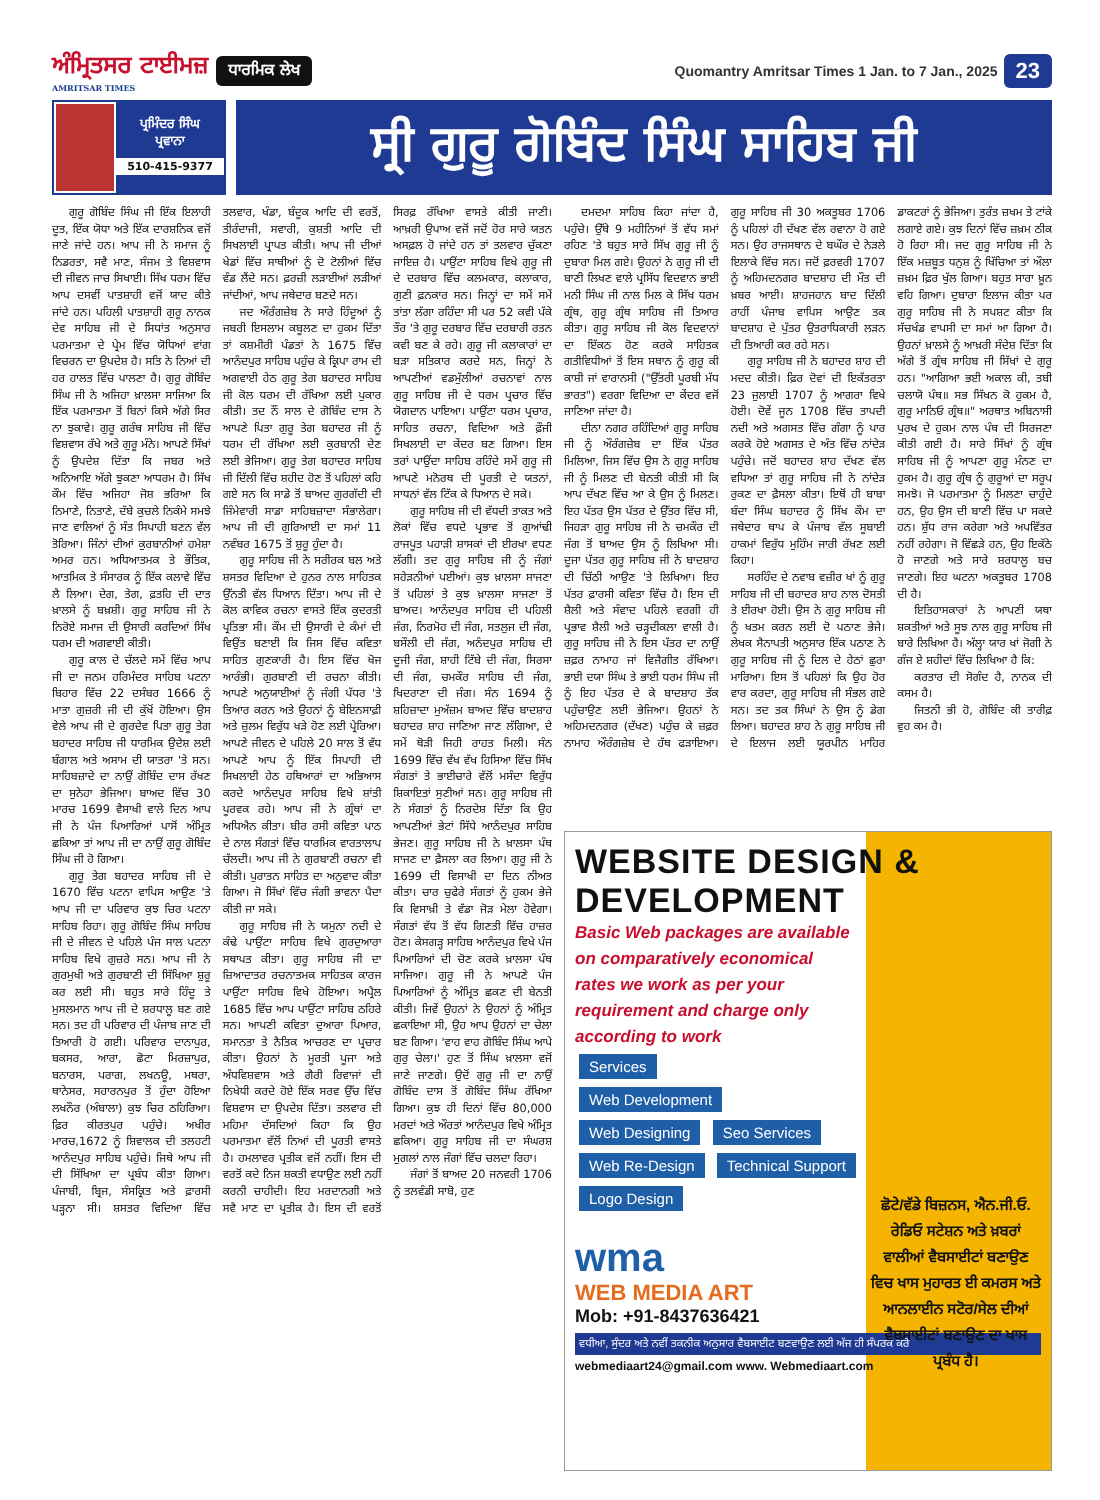ਅੰਮ੍ਰਿਤਸਰ ਟਾਈਮਜ਼
AMRITSAR TIMES
ਧਾਰਮਿਕ ਲੇਖ
Quomantry Amritsar Times 1 Jan. to 7 Jan., 2025
23
ਪ੍ਰਮਿੰਦਰ ਸਿੰਘ
ਪ੍ਰਵਾਨਾ
510-415-9377
ਸ੍ਰੀ ਗੁਰੂ ਗੋਬਿੰਦ ਸਿੰਘ ਸਾਹਿਬ ਜੀ
ਗੁਰੂ ਗੋਬਿੰਦ ਸਿੰਘ ਜੀ ਇੱਕ ਇਲਾਹੀ ਦੂਤ, ਇੱਕ ਯੋਧਾ ਅਤੇ ਇੱਕ ਦਾਰਸ਼ਨਿਕ ਵਜੋਂ ਜਾਣੇ ਜਾਂਦੇ ਹਨ। ਆਪ ਜੀ ਨੇ ਸਮਾਜ ਨੂੰ ਨਿਡਰਤਾ, ਸਵੈ ਮਾਣ, ਸੰਜਮ ਤੇ ਵਿਸ਼ਵਾਸ ਦੀ ਜੀਵਨ ਜਾਚ ਸਿਖਾਈ। ਸਿੱਖ ਧਰਮ ਵਿੱਚ ਆਪ ਦਸਵੀਂ ਪਾਤਸ਼ਾਹੀ ਵਜੋਂ ਯਾਦ ਕੀਤੇ ਜਾਂਦੇ ਹਨ। ਪਹਿਲੀ ਪਾਤਸ਼ਾਹੀ ਗੁਰੂ ਨਾਨਕ ਦੇਵ ਸਾਹਿਬ ਜੀ ਦੇ ਸਿਧਾਂਤ ਅਨੁਸਾਰ ਪਰਮਾਤਮਾ ਦੇ ਪ੍ਰੇਮ ਵਿੱਚ ਯੋਧਿਆਂ ਵਾਂਗ ਵਿਚਰਨ ਦਾ ਉਪਦੇਸ਼ ਹੈ। ਸਤਿ ਨੇ ਨਿਆਂ ਦੀ ਹਰ ਹਾਲਤ ਵਿੱਚ ਪਾਲਣਾ ਹੈ। ਗੁਰੂ ਗੋਬਿੰਦ ਸਿੰਘ ਜੀ ਨੇ ਅਜਿਹਾ ਖ਼ਾਲਸਾ ਸਾਜਿਆ ਕਿ ਇੱਕ ਪਰਮਾਤਮਾ ਤੋਂ ਬਿਨਾਂ ਕਿਸੇ ਅੱਗੇ ਸਿਰ ਨਾ ਝੁਕਾਵੇ। ਗੁਰੂ ਗਰੰਥ ਸਾਹਿਬ ਜੀ ਵਿੱਚ ਵਿਸ਼ਵਾਸ ਰੱਖੇ ਅਤੇ ਗੁਰੂ ਮੰਨੇ। ਆਪਣੇ ਸਿੱਖਾਂ ਨੂੰ ਉਪਦੇਸ਼ ਦਿੱਤਾ ਕਿ ਜਬਰ ਅਤੇ ਅਨਿਆਇ ਅੱਗੇ ਝੁਕਣਾ ਆਧਰਮ ਹੈ। ਸਿੱਖ ਕੌਮ ਵਿੱਚ ਅਜਿਹਾ ਜੋਸ਼ ਭਰਿਆ ਕਿ ਨਿਮਾਣੇ, ਨਿਤਾਣੇ, ਦੱਬੇ ਕੁਚਲੇ ਨਿਕੰਮੇ ਸਮਝੇ ਜਾਣ ਵਾਲਿਆਂ ਨੂੰ ਸੰਤ ਸਿਪਾਹੀ ਬਣਨ ਵੱਲ ਤੋਰਿਆ। ਜਿੰਨਾਂ ਦੀਆਂ ਕੁਰਬਾਨੀਆਂ ਹਮੇਸ਼ਾ ਅਮਰ ਹਨ। ਅਧਿਆਤਮਕ ਤੇ ਭੌਤਿਕ, ਆਤਮਿਕ ਤੇ ਸੰਸਾਰਕ ਨੂੰ ਇੱਕ ਕਲਾਵੇ ਵਿੱਚ ਲੈ ਲਿਆ। ਦੇਗ, ਤੇਗ, ਫ਼ਤਹਿ ਦੀ ਦਾਤ ਖ਼ਾਲਸੇ ਨੂੰ ਬਖ਼ਸ਼ੀ। ਗੁਰੂ ਸਾਹਿਬ ਜੀ ਨੇ ਨਿਰੋਏ ਸਮਾਜ ਦੀ ਉਸਾਰੀ ਕਰਦਿਆਂ ਸਿੱਖ ਧਰਮ ਦੀ ਅਗਵਾਈ ਕੀਤੀ।
ਗੁਰੂ ਕਾਲ ਦੇ ਚੱਲਦੇ ਸਮੇਂ ਵਿੱਚ ਆਪ ਜੀ ਦਾ ਜਨਮ ਹਰਿਮੰਦਰ ਸਾਹਿਬ ਪਟਨਾ ਬਿਹਾਰ ਵਿੱਚ 22 ਦਸੰਬਰ 1666 ਨੂੰ ਮਾਤਾ ਗੁਜ਼ਰੀ ਜੀ ਦੀ ਕੁੱਖੋਂ ਹੋਇਆ। ਉਸ ਵੇਲੇ ਆਪ ਜੀ ਦੇ ਗੁਰਦੇਵ ਪਿਤਾ ਗੁਰੂ ਤੇਗ ਬਹਾਦਰ ਸਾਹਿਬ ਜੀ ਧਾਰਮਿਕ ਉਦੇਸ਼ ਲਈ ਬੰਗਾਲ ਅਤੇ ਅਸਾਮ ਦੀ ਯਾਤਰਾ 'ਤੇ ਸਨ। ਸਾਹਿਬਜ਼ਾਦੇ ਦਾ ਨਾਉਂ ਗੋਬਿੰਦ ਦਾਸ ਰੱਖਣ ਦਾ ਸੁਨੇਹਾ ਭੇਜਿਆ। ਬਾਅਦ ਵਿੱਚ 30 ਮਾਰਚ 1699 ਵੈਸਾਖੀ ਵਾਲੇ ਦਿਨ ਆਪ ਜੀ ਨੇ ਪੰਜ ਪਿਆਰਿਆਂ ਪਾਸੋਂ ਅੰਮ੍ਰਿਤ ਛਕਿਆ ਤਾਂ ਆਪ ਜੀ ਦਾ ਨਾਉਂ ਗੁਰੂ ਗੋਬਿੰਦ ਸਿੰਘ ਜੀ ਹੋ ਗਿਆ।
ਗੁਰੂ ਤੇਗ ਬਹਾਦਰ ਸਾਹਿਬ ਜੀ ਦੇ 1670 ਵਿੱਚ ਪਟਨਾ ਵਾਪਿਸ ਆਉਣ 'ਤੇ ਆਪ ਜੀ ਦਾ ਪਰਿਵਾਰ ਕੁਝ ਚਿਰ ਪਟਨਾ ਸਾਹਿਬ ਰਿਹਾ। ਗੁਰੂ ਗੋਬਿੰਦ ਸਿੰਘ ਸਾਹਿਬ ਜੀ ਦੇ ਜੀਵਨ ਦੇ ਪਹਿਲੇ ਪੰਜ ਸਾਲ ਪਟਨਾ ਸਾਹਿਬ ਵਿਖੇ ਗੁਜ਼ਰੇ ਸਨ। ਆਪ ਜੀ ਨੇ ਗੁਰਮੁਖੀ ਅਤੇ ਗੁਰਬਾਣੀ ਦੀ ਸਿੱਖਿਆ ਸ਼ੁਰੂ ਕਰ ਲਈ ਸੀ। ਬਹੁਤ ਸਾਰੇ ਹਿੰਦੂ ਤੇ ਮੁਸਲਮਾਨ ਆਪ ਜੀ ਦੇ ਸ਼ਰਧਾਲੂ ਬਣ ਗਏ ਸਨ। ਤਦ ਹੀ ਪਰਿਵਾਰ ਦੀ ਪੰਜਾਬ ਜਾਣ ਦੀ ਤਿਆਰੀ ਹੋ ਗਈ। ਪਰਿਵਾਰ ਦਾਨਾਪੁਰ, ਬਕਸਰ, ਆਰਾ, ਛੋਟਾ ਮਿਰਜ਼ਾਪੁਰ, ਬਨਾਰਸ, ਪਰਾਗ, ਲਖਨਊ, ਮਥਰਾ, ਥਾਨੇਸਰ, ਸਹਾਰਨਪੁਰ ਤੋਂ ਹੁੰਦਾ ਹੋਇਆ ਲਖਨੌਰ (ਅੰਬਾਲਾ) ਕੁਝ ਚਿਰ ਠਹਿਰਿਆ। ਫ਼ਿਰ ਕੀਰਤਪੁਰ ਪਹੁੰਚੇ। ਅਖੀਰ ਮਾਰਚ,1672 ਨੂੰ ਸ਼ਿਵਾਲਕ ਦੀ ਤਲਹਟੀ ਆਨੰਦਪੁਰ ਸਾਹਿਬ ਪਹੁੰਚੇ। ਜਿਥੇ ਆਪ ਜੀ ਦੀ ਸਿੱਖਿਆ ਦਾ ਪ੍ਰਬੰਧ ਕੀਤਾ ਗਿਆ। ਪੰਜਾਬੀ, ਬ੍ਰਿਜ, ਸੰਸਕ੍ਰਿਤ ਅਤੇ ਫ਼ਾਰਸੀ ਪੜ੍ਹਨਾ ਸੀ। ਸ਼ਸਤਰ ਵਿਦਿਆ ਵਿੱਚ ਤਲਵਾਰ, ਖੰਡਾ, ਬੰਦੂਕ ਆਦਿ ਦੀ ਵਰਤੋਂ, ਤੀਰੰਦਾਜੀ, ਸਵਾਰੀ, ਕੁਸ਼ਤੀ ਆਦਿ ਦੀ ਸਿਖਲਾਈ ਪ੍ਰਾਪਤ ਕੀਤੀ। ਆਪ ਜੀ ਦੀਆਂ ਖੇਡਾਂ ਵਿੱਚ ਸਾਥੀਆਂ ਨੂੰ ਦੋ ਟੋਲੀਆਂ ਵਿੱਚ ਵੰਡ ਲੈਂਦੇ ਸਨ। ਫ਼ਰਜ਼ੀ ਲੜਾਈਆਂ ਲੜੀਆਂ ਜਾਂਦੀਆਂ, ਆਪ ਜਥੇਦਾਰ ਬਣਦੇ ਸਨ।
ਜਦ ਔਰੰਗਜ਼ੇਬ ਨੇ ਸਾਰੇ ਹਿੰਦੂਆਂ ਨੂੰ ਜਬਰੀ ਇਸਲਾਮ ਕਬੂਲਣ ਦਾ ਹੁਕਮ ਦਿੱਤਾ ਤਾਂ ਕਸ਼ਮੀਰੀ ਪੰਡਤਾਂ ਨੇ 1675 ਵਿੱਚ ਆਨੰਦਪੁਰ ਸਾਹਿਬ ਪਹੁੰਚ ਕੇ ਕ੍ਰਿਪਾ ਰਾਮ ਦੀ ਅਗਵਾਈ ਹੇਠ ਗੁਰੂ ਤੇਗ ਬਹਾਦਰ ਸਾਹਿਬ ਜੀ ਕੋਲ ਧਰਮ ਦੀ ਰੱਖਿਆ ਲਈ ਪੁਕਾਰ ਕੀਤੀ। ਤਦ ਨੌਂ ਸਾਲ ਦੇ ਗੋਬਿੰਦ ਦਾਸ ਨੇ ਆਪਣੇ ਪਿਤਾ ਗੁਰੂ ਤੇਗ ਬਹਾਦਰ ਜੀ ਨੂੰ ਧਰਮ ਦੀ ਰੱਖਿਆ ਲਈ ਕੁਰਬਾਨੀ ਦੇਣ ਲਈ ਭੇਜਿਆ। ਗੁਰੂ ਤੇਗ ਬਹਾਦਰ ਸਾਹਿਬ ਜੀ ਦਿੱਲੀ ਵਿੱਚ ਸ਼ਹੀਦ ਹੋਣ ਤੋਂ ਪਹਿਲਾਂ ਕਹਿ ਗਏ ਸਨ ਕਿ ਸਾਡੇ ਤੋਂ ਬਾਅਦ ਗੁਰਗੱਦੀ ਦੀ ਜਿੰਮੇਵਾਰੀ ਸਾਡਾ ਸਾਹਿਬਜ਼ਾਦਾ ਸੰਭਾਲੇਗਾ। ਆਪ ਜੀ ਦੀ ਗੁਰਿਆਈ ਦਾ ਸਮਾਂ 11 ਨਵੰਬਰ 1675 ਤੋਂ ਸ਼ੁਰੂ ਹੁੰਦਾ ਹੈ।
ਗੁਰੂ ਸਾਹਿਬ ਜੀ ਨੇ ਸਰੀਰਕ ਬਲ ਅਤੇ ਸ਼ਸਤਰ ਵਿਦਿਆ ਦੇ ਹੁਨਰ ਨਾਲ ਸਾਹਿਤਕ ਉੱਨਤੀ ਵੱਲ ਧਿਆਨ ਦਿੱਤਾ। ਆਪ ਜੀ ਦੇ ਕੋਲ ਕਾਵਿਕ ਰਚਨਾ ਵਾਸਤੇ ਇੱਕ ਕੁਦਰਤੀ ਪ੍ਰਤਿਭਾ ਸੀ। ਕੌਮ ਦੀ ਉਸਾਰੀ ਦੇ ਕੰਮਾਂ ਦੀ ਵਿਉਂਤ ਬਣਾਈ ਕਿ ਜਿਸ ਵਿੱਚ ਕਵਿਤਾ ਸਾਹਿਤ ਗੁਣਕਾਰੀ ਹੈ। ਇਸ ਵਿੱਚ ਖੋਜ ਆਰੰਭੀ। ਗੁਰਬਾਣੀ ਦੀ ਰਚਨਾ ਕੀਤੀ। ਆਪਣੇ ਅਨੁਯਾਈਆਂ ਨੂੰ ਜੰਗੀ ਪੱਧਰ 'ਤੇ ਤਿਆਰ ਕਰਨ ਅਤੇ ਉਹਨਾਂ ਨੂੰ ਬੇਇਨਸਾਫ਼ੀ ਅਤੇ ਜ਼ੁਲਮ ਵਿਰੁੱਧ ਖੜੇ ਹੋਣ ਲਈ ਪ੍ਰੇਰਿਆ। ਆਪਣੇ ਜੀਵਨ ਦੇ ਪਹਿਲੇ 20 ਸਾਲ ਤੋਂ ਵੱਧ ਆਪਣੇ ਆਪ ਨੂੰ ਇੱਕ ਸਿਪਾਹੀ ਦੀ ਸਿਖਲਾਈ ਹੇਠ ਹਥਿਆਰਾਂ ਦਾ ਅਭਿਆਸ ਕਰਦੇ ਆਨੰਦਪੁਰ ਸਾਹਿਬ ਵਿਖੇ ਸ਼ਾਂਤੀ ਪੂਰਵਕ ਰਹੇ। ਆਪ ਜੀ ਨੇ ਗ੍ਰੰਥਾਂ ਦਾ ਅਧਿਐਨ ਕੀਤਾ। ਬੀਰ ਰਸੀ ਕਵਿਤਾ ਪਾਠ ਦੇ ਨਾਲ ਸੰਗਤਾਂ ਵਿੱਚ ਧਾਰਮਿਕ ਵਾਰਤਾਲਾਪ ਚੱਲਦੀ। ਆਪ ਜੀ ਨੇ ਗੁਰਬਾਣੀ ਰਚਨਾ ਵੀ ਕੀਤੀ। ਪੁਰਾਤਨ ਸਾਹਿਤ ਦਾ ਅਨੁਵਾਦ ਕੀਤਾ ਗਿਆ। ਜੋ ਸਿੱਖਾਂ ਵਿੱਚ ਜੰਗੀ ਭਾਵਨਾ ਪੈਦਾ ਕੀਤੀ ਜਾ ਸਕੇ।
ਗੁਰੂ ਸਾਹਿਬ ਜੀ ਨੇ ਯਮੁਨਾ ਨਦੀ ਦੇ ਕੰਢੇ ਪਾਉਂਟਾ ਸਾਹਿਬ ਵਿਖੇ ਗੁਰਦੁਆਰਾ ਸਥਾਪਤ ਕੀਤਾ। ਗੁਰੂ ਸਾਹਿਬ ਜੀ ਦਾ ਜ਼ਿਆਦਾਤਰ ਰਚਨਾਤਮਕ ਸਾਹਿਤਕ ਕਾਰਜ ਪਾਉਂਟਾ ਸਾਹਿਬ ਵਿਖੇ ਹੋਇਆ। ਅਪ੍ਰੈਲ 1685 ਵਿੱਚ ਆਪ ਪਾਉਂਟਾ ਸਾਹਿਬ ਠਹਿਰੇ ਸਨ। ਆਪਣੀ ਕਵਿਤਾ ਦੁਆਰਾ ਪਿਆਰ, ਸਮਾਨਤਾ ਤੇ ਨੈਤਿਕ ਆਚਰਣ ਦਾ ਪ੍ਰਚਾਰ ਕੀਤਾ। ਉਹਨਾਂ ਨੇ ਮੂਰਤੀ ਪੂਜਾ ਅਤੇ ਅੰਧਵਿਸ਼ਵਾਸ ਅਤੇ ਗੈਰੀ ਰਿਵਾਜਾਂ ਦੀ ਨਿਖੇਧੀ ਕਰਦੇ ਹੋਏ ਇੱਕ ਸਰਵ ਉੱਚ ਵਿੱਚ ਵਿਸ਼ਵਾਸ ਦਾ ਉਪਦੇਸ਼ ਦਿੱਤਾ। ਤਲਵਾਰ ਦੀ ਮਹਿਮਾ ਦੱਸਦਿਆਂ ਕਿਹਾ ਕਿ ਉਹ ਪਰਮਾਤਮਾ ਵੱਲੋਂ ਨਿਆਂ ਦੀ ਪੂਰਤੀ ਵਾਸਤੇ ਹੈ। ਹਮਲਾਵਰ ਪ੍ਰਤੀਕ ਵਜੋਂ ਨਹੀਂ। ਇਸ ਦੀ ਵਰਤੋਂ ਕਦੇ ਨਿਜ ਸ਼ਕਤੀ ਵਧਾਉਣ ਲਈ ਨਹੀਂ ਕਰਨੀ ਚਾਹੀਦੀ। ਇਹ ਮਰਦਾਨਗੀ ਅਤੇ ਸਵੈ ਮਾਣ ਦਾ ਪ੍ਰਤੀਕ ਹੈ। ਇਸ ਦੀ ਵਰਤੋਂ ਸਿਰਫ਼ ਰੱਖਿਆ ਵਾਸਤੇ ਕੀਤੀ ਜਾਣੀ। ਆਖ਼ਰੀ ਉਪਾਅ ਵਜੋਂ ਜਦੋਂ ਹੋਰ ਸਾਰੇ ਯਤਨ ਅਸਫ਼ਲ ਹੋ ਜਾਂਦੇ ਹਨ ਤਾਂ ਤਲਵਾਰ ਚੁੱਕਣਾ ਜਾਇਜ਼ ਹੈ। ਪਾਉਂਟਾ ਸਾਹਿਬ ਵਿਖੇ ਗੁਰੂ ਜੀ ਦੇ ਦਰਬਾਰ ਵਿੱਚ ਕਲਮਕਾਰ, ਕਲਾਕਾਰ, ਗੁਣੀ ਫ਼ਨਕਾਰ ਸਨ। ਜਿਨ੍ਹਾਂ ਦਾ ਸਮੇਂ ਸਮੇਂ ਤਾਂਤਾ ਲੱਗਾ ਰਹਿੰਦਾ ਸੀ ਪਰ 52 ਕਵੀ ਪੱਕੇ ਤੌਰ 'ਤੇ ਗੁਰੂ ਦਰਬਾਰ ਵਿੱਚ ਦਰਬਾਰੀ ਰਤਨ ਕਵੀ ਬਣ ਕੇ ਰਹੇ। ਗੁਰੂ ਜੀ ਕਲਾਕਾਰਾਂ ਦਾ ਬੜਾ ਸਤਿਕਾਰ ਕਰਦੇ ਸਨ, ਜਿਨ੍ਹਾਂ ਨੇ ਆਪਣੀਆਂ ਵਡਮੁੱਲੀਆਂ ਰਚਨਾਵਾਂ ਨਾਲ ਗੁਰੂ ਸਾਹਿਬ ਜੀ ਦੇ ਧਰਮ ਪ੍ਰਚਾਰ ਵਿੱਚ ਯੋਗਦਾਨ ਪਾਇਆ। ਪਾਉਂਟਾ ਧਰਮ ਪ੍ਰਚਾਰ, ਸਾਹਿਤ ਰਚਨਾ, ਵਿਦਿਆ ਅਤੇ ਫ਼ੌਜੀ ਸਿਖਲਾਈ ਦਾ ਕੇਂਦਰ ਬਣ ਗਿਆ। ਇਸ ਤਰਾਂ ਪਾਉਂਦਾ ਸਾਹਿਬ ਰਹਿੰਦੇ ਸਮੇਂ ਗੁਰੂ ਜੀ ਆਪਣੇ ਮਨੋਰਥ ਦੀ ਪੂਰਤੀ ਦੇ ਯਤਨਾਂ, ਸਾਧਨਾਂ ਵੱਲ ਟਿੱਕ ਕੇ ਧਿਆਨ ਦੇ ਸਕੇ।
ਗੁਰੂ ਸਾਹਿਬ ਜੀ ਦੀ ਵੱਧਦੀ ਤਾਕਤ ਅਤੇ ਲੋਕਾਂ ਵਿੱਚ ਵਧਦੇ ਪ੍ਰਭਾਵ ਤੋਂ ਗੁਆਂਢੀ ਰਾਜਪੂਤ ਪਹਾੜੀ ਸ਼ਾਸਕਾਂ ਦੀ ਈਰਖਾ ਵਧਣ ਲੱਗੀ। ਤਦ ਗੁਰੂ ਸਾਹਿਬ ਜੀ ਨੂੰ ਜੰਗਾਂ ਸਹੇੜਨੀਆਂ ਪਈਆਂ। ਕੁਝ ਖ਼ਾਲਸਾ ਸਾਜਣਾ ਤੋਂ ਪਹਿਲਾਂ ਤੇ ਕੁਝ ਖ਼ਾਲਸਾ ਸਾਜਣਾ ਤੋਂ ਬਾਅਦ। ਆਨੰਦਪੁਰ ਸਾਹਿਬ ਦੀ ਪਹਿਲੀ ਜੰਗ, ਨਿਰਮੋਹ ਦੀ ਜੰਗ, ਸਤਲੁਜ ਦੀ ਜੰਗ, ਬਸੌਲੀ ਦੀ ਜੰਗ, ਅਨੰਦਪੁਰ ਸਾਹਿਬ ਦੀ ਦੂਜੀ ਜੰਗ, ਸ਼ਾਹੀ ਟਿੱਬੇ ਦੀ ਜੰਗ, ਸਿਰਸਾ ਦੀ ਜੰਗ, ਚਮਕੌਰ ਸਾਹਿਬ ਦੀ ਜੰਗ, ਖਿਦਰਾਣਾ ਦੀ ਜੰਗ। ਸੰਨ 1694 ਨੂੰ ਸ਼ਹਿਜ਼ਾਦਾ ਮੁਅੱਜ਼ਮ ਬਾਅਦ ਵਿੱਚ ਬਾਦਸ਼ਾਹ ਬਹਾਦਰ ਸ਼ਾਹ ਜਾਣਿਆ ਜਾਣ ਲੱਗਿਆ, ਦੇ ਸਮੇਂ ਥੋੜੀ ਜਿਹੀ ਰਾਹਤ ਮਿਲੀ। ਸੰਨ 1699 ਵਿੱਚ ਵੱਖ ਵੱਖ ਹਿਸਿਆ ਵਿੱਚ ਸਿੱਖ ਸੰਗਤਾਂ ਤੇ ਭਾਈਚਾਰੇ ਵੱਲੋਂ ਮਸੰਦਾ ਵਿਰੁੱਧ ਸ਼ਿਕਾਇਤਾਂ ਸੁਣੀਆਂ ਸਨ। ਗੁਰੂ ਸਾਹਿਬ ਜੀ ਨੇ ਸੰਗਤਾਂ ਨੂੰ ਨਿਰਦੇਸ਼ ਦਿੱਤਾ ਕਿ ਉਹ ਆਪਣੀਆਂ ਭੇਟਾਂ ਸਿੱਧੇ ਆਨੰਦਪੁਰ ਸਾਹਿਬ ਭੇਜਣ। ਗੁਰੂ ਸਾਹਿਬ ਜੀ ਨੇ ਖ਼ਾਲਸਾ ਪੰਥ ਸਾਜਣ ਦਾ ਫ਼ੈਸਲਾ ਕਰ ਲਿਆ। ਗੁਰੂ ਜੀ ਨੇ 1699 ਦੀ ਵਿਸਾਖੀ ਦਾ ਦਿਨ ਨੀਅਤ ਕੀਤਾ। ਚਾਰ ਚੁਫੇਰੇ ਸੰਗਤਾਂ ਨੂੰ ਹੁਕਮ ਭੇਜੇ ਕਿ ਵਿਸਾਖ਼ੀ ਤੇ ਵੱਡਾ ਜੋੜ ਮੇਲਾ ਹੋਵੇਗਾ। ਸੰਗਤਾਂ ਵੱਧ ਤੋਂ ਵੱਧ ਗਿਣਤੀ ਵਿੱਚ ਹਾਜ਼ਰ ਹੋਣ। ਕੇਸਗੜ੍ਹ ਸਾਹਿਬ ਆਨੰਦਪੁਰ ਵਿਖੇ ਪੰਜ ਪਿਆਰਿਆਂ ਦੀ ਚੋਣ ਕਰਕੇ ਖ਼ਾਲਸਾ ਪੰਥ ਸਾਜਿਆ। ਗੁਰੂ ਜੀ ਨੇ ਆਪਣੇ ਪੰਜ ਪਿਆਰਿਆਂ ਨੂੰ ਅੰਮ੍ਰਿਤ ਛਕਣ ਦੀ ਬੇਨਤੀ ਕੀਤੀ। ਜਿਵੇਂ ਉਹਨਾਂ ਨੇ ਉਹਨਾਂ ਨੂੰ ਅੰਮ੍ਰਿਤ ਛਕਾਇਆ ਸੀ, ਉਹ ਆਪ ਉਹਨਾਂ ਦਾ ਚੇਲਾ ਬਣ ਗਿਆ। 'ਵਾਹ ਵਾਹ ਗੋਬਿੰਦ ਸਿੰਘ ਆਪੇ ਗੁਰੁ ਚੇਲਾ।' ਹੁਣ ਤੋਂ ਸਿੰਘ ਖ਼ਾਲਸਾ ਵਜੋਂ ਜਾਣੇ ਜਾਣਗੇ। ਉਦੋਂ ਗੁਰੂ ਜੀ ਦਾ ਨਾਉਂ ਗੋਬਿੰਦ ਦਾਸ ਤੋਂ ਗੋਬਿੰਦ ਸਿੰਘ ਰੱਖਿਆ ਗਿਆ। ਕੁਝ ਹੀ ਦਿਨਾਂ ਵਿੱਚ 80,000 ਮਰਦਾਂ ਅਤੇ ਔਰਤਾਂ ਆਨੰਦਪੁਰ ਵਿਖੇ ਅੰਮ੍ਰਿਤ ਛਕਿਆ। ਗੁਰੂ ਸਾਹਿਬ ਜੀ ਦਾ ਸੰਘਰਸ਼ ਮੁਗਲਾਂ ਨਾਲ ਜੰਗਾਂ ਵਿੱਚ ਚਲਦਾ ਰਿਹਾ।
ਜੰਗਾਂ ਤੋਂ ਬਾਅਦ 20 ਜਨਵਰੀ 1706 ਨੂੰ ਤਲਵੰਡੀ ਸਾਬੋ, ਹੁਣ
ਦਮਦਮਾ ਸਾਹਿਬ ਕਿਹਾ ਜਾਂਦਾ ਹੈ, ਪਹੁੰਚੇ। ਉੱਥੇ 9 ਮਹੀਨਿਆਂ ਤੋਂ ਵੱਧ ਸਮਾਂ ਰਹਿਣ 'ਤੇ ਬਹੁਤ ਸਾਰੇ ਸਿੱਖ ਗੁਰੂ ਜੀ ਨੂੰ ਦੁਬਾਰਾ ਮਿਲ ਗਏ। ਉਹਨਾਂ ਨੇ ਗੁਰੂ ਜੀ ਦੀ ਬਾਣੀ ਲਿਖਣ ਵਾਲੇ ਪ੍ਰਸਿੱਧ ਵਿਦਵਾਨ ਭਾਈ ਮਨੀ ਸਿੰਘ ਜੀ ਨਾਲ ਮਿਲ ਕੇ ਸਿੱਖ ਧਰਮ ਗ੍ਰੰਥ, ਗੁਰੂ ਗ੍ਰੰਥ ਸਾਹਿਬ ਜੀ ਤਿਆਰ ਕੀਤਾ। ਗੁਰੂ ਸਾਹਿਬ ਜੀ ਕੋਲ ਵਿਦਵਾਨਾਂ ਦਾ ਇੱਕਠ ਹੋਣ ਕਰਕੇ ਸਾਹਿਤਕ ਗਤੀਵਿਧੀਆਂ ਤੋਂ ਇਸ ਸਥਾਨ ਨੂੰ ਗੁਰੂ ਕੀ ਕਾਸ਼ੀ ਜਾਂ ਵਾਰਾਨਸੀ ("ਉੱਤਰੀ ਪੂਰਬੀ ਮੱਧ ਭਾਰਤ") ਵਰਗਾ ਵਿਦਿਆ ਦਾ ਕੇਂਦਰ ਵਜੋਂ ਜਾਣਿਆ ਜਾਂਦਾ ਹੈ।
ਦੀਨਾ ਨਗਰ ਰਹਿੰਦਿਆਂ ਗੁਰੂ ਸਾਹਿਬ ਜੀ ਨੂੰ ਔਰੰਗਜ਼ੇਬ ਦਾ ਇੱਕ ਪੱਤਰ ਮਿਲਿਆ, ਜਿਸ ਵਿੱਚ ਉਸ ਨੇ ਗੁਰੂ ਸਾਹਿਬ ਜੀ ਨੂੰ ਮਿਲਣ ਦੀ ਬੇਨਤੀ ਕੀਤੀ ਸੀ ਕਿ ਆਪ ਦੱਖਣ ਵਿੱਚ ਆ ਕੇ ਉਸ ਨੂੰ ਮਿਲਣ। ਇਹ ਪੱਤਰ ਉਸ ਪੱਤਰ ਦੇ ਉੱਤਰ ਵਿੱਚ ਸੀ, ਜਿਹੜਾ ਗੁਰੂ ਸਾਹਿਬ ਜੀ ਨੇ ਚਮਕੌਰ ਦੀ ਜੰਗ ਤੋਂ ਬਾਅਦ ਉਸ ਨੂੰ ਲਿਖਿਆ ਸੀ। ਦੂਜਾ ਪੱਤਰ ਗੁਰੂ ਸਾਹਿਬ ਜੀ ਨੇ ਬਾਦਸ਼ਾਹ ਦੀ ਚਿੱਠੀ ਆਉਣ 'ਤੇ ਲਿਖਿਆ। ਇਹ ਪੱਤਰ ਫ਼ਾਰਸੀ ਕਵਿਤਾ ਵਿੱਚ ਹੈ। ਇਸ ਦੀ ਸ਼ੈਲੀ ਅਤੇ ਸੰਵਾਦ ਪਹਿਲੇ ਵਰਗੀ ਹੀ ਪ੍ਰਭਾਵ ਸ਼ੈਲੀ ਅਤੇ ਚੜ੍ਹਦੀਕਲਾ ਵਾਲੀ ਹੈ। ਗੁਰੂ ਸਾਹਿਬ ਜੀ ਨੇ ਇਸ ਪੱਤਰ ਦਾ ਨਾਉਂ ਜ਼ਫ਼ਰ ਨਾਮਾਹ ਜਾਂ ਵਿਜੈਗੀਤ ਰੱਖਿਆ। ਭਾਈ ਦਯਾ ਸਿੰਘ ਤੇ ਭਾਈ ਧਰਮ ਸਿੰਘ ਜੀ ਨੂੰ ਇਹ ਪੱਤਰ ਦੇ ਕੇ ਬਾਦਸ਼ਾਹ ਤੱਕ ਪਹੁੰਚਾਉਣ ਲਈ ਭੇਜਿਆ। ਉਹਨਾਂ ਨੇ ਅਹਿਮਦਨਗਰ (ਦੱਖਣ) ਪਹੁੰਚ ਕੇ ਜ਼ਫ਼ਰ ਨਾਮਾਹ ਔਰੰਗਜ਼ੇਬ ਦੇ ਹੱਥ ਫੜਾਇਆ। ਗੁਰੂ ਸਾਹਿਬ ਜੀ 30 ਅਕਤੂਬਰ 1706 ਨੂੰ ਪਹਿਲਾਂ ਹੀ ਦੱਖਣ ਵੱਲ ਰਵਾਨਾ ਹੋ ਗਏ ਸਨ। ਉਹ ਰਾਜਸਥਾਨ ਦੇ ਬਘੌਰ ਦੇ ਨੇੜਲੇ ਇਲਾਕੇ ਵਿੱਚ ਸਨ। ਜਦੋਂ ਫ਼ਰਵਰੀ 1707 ਨੂੰ ਅਹਿਮਦਨਗਰ ਬਾਦਸ਼ਾਹ ਦੀ ਮੌਤ ਦੀ ਖ਼ਬਰ ਆਈ। ਸ਼ਾਹਜਹਾਨ ਬਾਦ ਦਿੱਲੀ ਰਾਹੀਂ ਪੰਜਾਬ ਵਾਪਿਸ ਆਉਣ ਤਕ ਬਾਦਸ਼ਾਹ ਦੇ ਪੁੱਤਰ ਉਤਰਾਧਿਕਾਰੀ ਲੜਨ ਦੀ ਤਿਆਰੀ ਕਰ ਰਹੇ ਸਨ।
ਗੁਰੂ ਸਾਹਿਬ ਜੀ ਨੇ ਬਹਾਦਰ ਸ਼ਾਹ ਦੀ ਮਦਦ ਕੀਤੀ। ਫ਼ਿਰ ਦੋਵਾਂ ਦੀ ਇਕੱਤਰਤਾ 23 ਜੁਲਾਈ 1707 ਨੂੰ ਆਗਰਾ ਵਿਖੇ ਹੋਈ। ਦੋਵੇਂ ਜੂਨ 1708 ਵਿੱਚ ਤਾਪਦੀ ਨਦੀ ਅਤੇ ਅਗਸਤ ਵਿੱਚ ਗੰਗਾ ਨੂੰ ਪਾਰ ਕਰਕੇ ਹੋਏ ਅਗਸਤ ਦੇ ਅੰਤ ਵਿੱਚ ਨਾਂਦੇੜ ਪਹੁੰਚੇ। ਜਦੋਂ ਬਹਾਦਰ ਸ਼ਾਹ ਦੱਖਣ ਵੱਲ ਵਧਿਆ ਤਾਂ ਗੁਰੂ ਸਾਹਿਬ ਜੀ ਨੇ ਨਾਂਦੇੜ ਰੁਕਣ ਦਾ ਫ਼ੈਸਲਾ ਕੀਤਾ। ਇਥੋਂ ਹੀ ਬਾਬਾ ਬੰਦਾ ਸਿੰਘ ਬਹਾਦਰ ਨੂੰ ਸਿੱਖ ਕੌਮ ਦਾ ਜਥੇਦਾਰ ਥਾਪ ਕੇ ਪੰਜਾਬ ਵੱਲ ਸੂਬਾਈ ਹਾਕਮਾਂ ਵਿਰੁੱਧ ਮੁਹਿੰਮ ਜਾਰੀ ਰੱਖਣ ਲਈ ਕਿਹਾ।
ਸਰਹਿੰਦ ਦੇ ਨਵਾਬ ਵਜ਼ੀਰ ਖਾਂ ਨੂੰ ਗੁਰੂ ਸਾਹਿਬ ਜੀ ਦੀ ਬਹਾਦਰ ਸ਼ਾਹ ਨਾਲ ਦੋਸਤੀ ਤੇ ਈਰਖਾ ਹੋਈ। ਉਸ ਨੇ ਗੁਰੂ ਸਾਹਿਬ ਜੀ ਨੂੰ ਖਤਮ ਕਰਨ ਲਈ ਦੋ ਪਠਾਣ ਭੇਜੇ। ਲੇਖਕ ਸੈਨਾਪਤੀ ਅਨੁਸਾਰ ਇੱਕ ਪਠਾਣ ਨੇ ਗੁਰੂ ਸਾਹਿਬ ਜੀ ਨੂੰ ਦਿਲ ਦੇ ਹੇਠਾਂ ਛੁਰਾ ਮਾਰਿਆ। ਇਸ ਤੋਂ ਪਹਿਲਾਂ ਕਿ ਉਹ ਹੋਰ ਵਾਰ ਕਰਦਾ, ਗੁਰੂ ਸਾਹਿਬ ਜੀ ਸੰਭਲ ਗਏ ਸਨ। ਤਦ ਤਕ ਸਿੰਘਾਂ ਨੇ ਉਸ ਨੂੰ ਡੇਗ ਲਿਆ। ਬਹਾਦਰ ਸ਼ਾਹ ਨੇ ਗੁਰੂ ਸਾਹਿਬ ਜੀ ਦੇ ਇਲਾਜ ਲਈ ਯੂਰਪੀਨ ਮਾਹਿਰ ਡਾਕਟਰਾਂ ਨੂੰ ਭੇਜਿਆ। ਤੁਰੰਤ ਜ਼ਖਮ ਤੇ ਟਾਂਕੇ ਲਗਾਏ ਗਏ। ਕੁਝ ਦਿਨਾਂ ਵਿੱਚ ਜ਼ਖ਼ਮ ਠੀਕ ਹੋ ਰਿਹਾ ਸੀ। ਜਦ ਗੁਰੂ ਸਾਹਿਬ ਜੀ ਨੇ ਇੱਕ ਮਜ਼ਬੂਤ ਧਨੁਸ਼ ਨੂੰ ਖਿੱਚਿਆ ਤਾਂ ਔਲਾ ਜ਼ਖ਼ਮ ਫ਼ਿਰ ਖੁੱਲ ਗਿਆ। ਬਹੁਤ ਸਾਰਾ ਖ਼ੂਨ ਵਹਿ ਗਿਆ। ਦੁਬਾਰਾ ਇਲਾਜ ਕੀਤਾ ਪਰ ਗੁਰੂ ਸਾਹਿਬ ਜੀ ਨੇ ਸਪਸ਼ਟ ਕੀਤਾ ਕਿ ਸੱਚਖੰਡ ਵਾਪਸੀ ਦਾ ਸਮਾਂ ਆ ਗਿਆ ਹੈ। ਉਹਨਾਂ ਖ਼ਾਲਸੇ ਨੂੰ ਆਖ਼ਰੀ ਸੰਦੇਸ਼ ਦਿੱਤਾ ਕਿ ਅੱਗੇ ਤੋਂ ਗ੍ਰੰਥ ਸਾਹਿਬ ਜੀ ਸਿੱਖਾਂ ਦੇ ਗੁਰੂ ਹਨ। "ਆਗਿਆ ਭਈ ਅਕਾਲ ਕੀ, ਤਬੀ ਚਲਾਯੋ ਪੰਥ॥ ਸਭ ਸਿੱਖਨ ਕੋ ਹੁਕਮ ਹੈ, ਗੁਰੂ ਮਾਨਿਓ ਗ੍ਰੰਥ॥" ਅਰਥਾਤ ਅਬਿਨਾਸੀ ਪੁਰਖ ਦੇ ਹੁਕਮ ਨਾਲ ਪੰਥ ਦੀ ਸਿਰਜਣਾ ਕੀਤੀ ਗਈ ਹੈ। ਸਾਰੇ ਸਿੱਖਾਂ ਨੂੰ ਗ੍ਰੰਥ ਸਾਹਿਬ ਜੀ ਨੂੰ ਆਪਣਾ ਗੁਰੂ ਮੰਨਣ ਦਾ ਹੁਕਮ ਹੈ। ਗੁਰੂ ਗ੍ਰੰਥ ਨੂੰ ਗੁਰੂਆਂ ਦਾ ਸਰੂਪ ਸਮਝੋ। ਜੋ ਪਰਮਾਤਮਾ ਨੂੰ ਮਿਲਣਾ ਚਾਹੁੰਦੇ ਹਨ, ਉਹ ਉਸ ਦੀ ਬਾਣੀ ਵਿੱਚ ਪਾ ਸਕਦੇ ਹਨ। ਸ਼ੁੱਧ ਰਾਜ ਕਰੇਗਾ ਅਤੇ ਅਪਵਿੱਤਰ ਨਹੀਂ ਰਹੇਗਾ। ਜੋ ਵਿੱਛੜੇ ਹਨ, ਉਹ ਇਕੱਠੇ ਹੋ ਜਾਣਗੇ ਅਤੇ ਸਾਰੇ ਸ਼ਰਧਾਲੂ ਬਚ ਜਾਣਗੇ। ਇਹ ਘਟਨਾ ਅਕਤੂਬਰ 1708 ਦੀ ਹੈ।
ਇਤਿਹਾਸਕਾਰਾਂ ਨੇ ਆਪਣੀ ਯਥਾ ਸ਼ਕਤੀਆਂ ਅਤੇ ਸੂਝ ਨਾਲ ਗੁਰੂ ਸਾਹਿਬ ਜੀ ਬਾਰੇ ਲਿਖਿਆ ਹੈ। ਅੱਲ੍ਹਾ ਯਾਰ ਖਾਂ ਜੋਗੀ ਨੇ ਗੰਜ ਏ ਸ਼ਹੀਦਾਂ ਵਿੱਚ ਲਿਖਿਆ ਹੈ ਕਿ:
ਕਰਤਾਰ ਦੀ ਸੋਗੰਦ ਹੈ, ਨਾਨਕ ਦੀ ਕਸਮ ਹੈ।
ਜਿਤਨੀ ਭੀ ਹੋ, ਗੋਬਿੰਦ ਕੀ ਤਾਰੀਫ਼ ਵੁਹ ਕਮ ਹੈ।
WEBSITE DESIGN &
DEVELOPMENT
Basic Web packages are available on comparatively economical rates we work as per your requirement and charge only according to work
Services
Web Development
Web Designing Seo Services
Web Re-Design Technical Support
Logo Design
ਛੋਟੇ/ਵੱਡੇ ਬਿਜ਼ਨਸ, ਐਨ.ਜੀ.ਓ. ਰੇਡਿਓ ਸਟੇਸ਼ਨ ਅਤੇ ਖ਼ਬਰਾਂ ਵਾਲੀਆਂ ਵੈਬਸਾਈਟਾਂ ਬਣਾਉਣ ਵਿਚ ਖਾਸ ਮੁਹਾਰਤ ਈ ਕਮਰਸ ਅਤੇ ਆਨਲਾਈਨ ਸਟੋਰ/ਸੇਲ ਦੀਆਂ ਵੈਬਸਾਈਟਾਂ ਬਣਾਉਣ ਦਾ ਖਾਸ ਪ੍ਰਬੰਧ ਹੈ।
wma
WEB MEDIA ART
Mob: +91-8437636421
ਵਧੀਆ, ਸੁੰਦਰ ਅਤੇ ਨਵੀਂ ਤਕਨੀਕ ਅਨੁਸਾਰ ਵੈਬਸਾਈਟ ਬਣਵਾਉਣ ਲਈ ਅੱਜ ਹੀ ਸੰਪਰਕ ਕਰੋ
webmediaart24@gmail.com www. Webmediaart.com